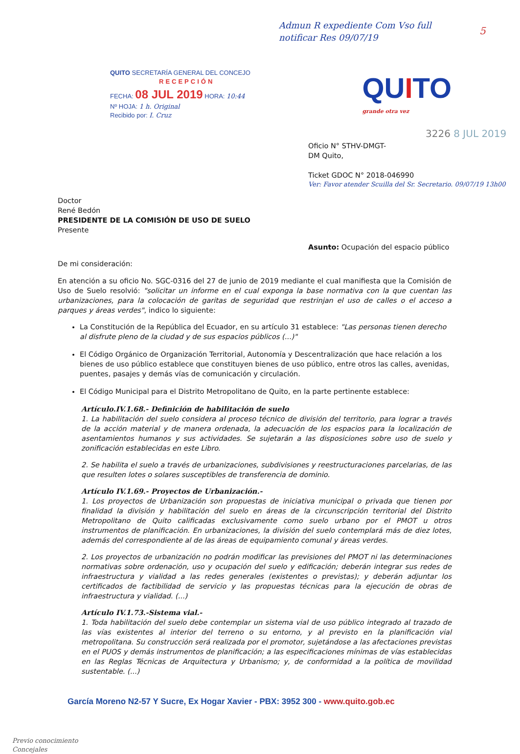Admun R expediente Com Vso full notificar Res 09/07/19
5
QUITO SECRETARÍA GENERAL DEL CONCEJO
RECEPCIÓN
FECHA: 08 JUL 2019 HORA: 10:44
Nº HOJA: 1 h. Original
Recibido por: I. Cruz
QUITO
grande otra vez
3226 8 JUL 2019
Oficio N° STHV-DMGT-
DM Quito,
Ticket GDOC N° 2018-046990
Ver: Favor atender Scuilla del Sr. Secretario. 09/07/19 13h00
Doctor
René Bedón
PRESIDENTE DE LA COMISIÓN DE USO DE SUELO
Presente
Asunto: Ocupación del espacio público
De mi consideración:
En atención a su oficio No. SGC-0316 del 27 de junio de 2019 mediante el cual manifiesta que la Comisión de Uso de Suelo resolvió: "solicitar un informe en el cual exponga la base normativa con la que cuentan las urbanizaciones, para la colocación de garitas de seguridad que restrinjan el uso de calles o el acceso a parques y áreas verdes", indico lo siguiente:
La Constitución de la República del Ecuador, en su artículo 31 establece: "Las personas tienen derecho al disfrute pleno de la ciudad y de sus espacios públicos (...)"
El Código Orgánico de Organización Territorial, Autonomía y Descentralización que hace relación a los bienes de uso público establece que constituyen bienes de uso público, entre otros las calles, avenidas, puentes, pasajes y demás vías de comunicación y circulación.
El Código Municipal para el Distrito Metropolitano de Quito, en la parte pertinente establece:
Artículo.IV.1.68.- Definición de habilitación de suelo
1. La habilitación del suelo considera al proceso técnico de división del territorio, para lograr a través de la acción material y de manera ordenada, la adecuación de los espacios para la localización de asentamientos humanos y sus actividades. Se sujetarán a las disposiciones sobre uso de suelo y zonificación establecidas en este Libro.
2. Se habilita el suelo a través de urbanizaciones, subdivisiones y reestructuraciones parcelarias, de las que resulten lotes o solares susceptibles de transferencia de dominio.
Artículo IV.1.69.- Proyectos de Urbanización.-
1. Los proyectos de Urbanización son propuestas de iniciativa municipal o privada que tienen por finalidad la división y habilitación del suelo en áreas de la circunscripción territorial del Distrito Metropolitano de Quito calificadas exclusivamente como suelo urbano por el PMOT u otros instrumentos de planificación. En urbanizaciones, la división del suelo contemplará más de diez lotes, además del correspondiente al de las áreas de equipamiento comunal y áreas verdes.
2. Los proyectos de urbanización no podrán modificar las previsiones del PMOT ni las determinaciones normativas sobre ordenación, uso y ocupación del suelo y edificación; deberán integrar sus redes de infraestructura y vialidad a las redes generales (existentes o previstas); y deberán adjuntar los certificados de factibilidad de servicio y las propuestas técnicas para la ejecución de obras de infraestructura y vialidad. (...)
Artículo IV.1.73.-Sistema vial.-
1. Toda habilitación del suelo debe contemplar un sistema vial de uso público integrado al trazado de las vías existentes al interior del terreno o su entorno, y al previsto en la planificación vial metropolitana. Su construcción será realizada por el promotor, sujetándose a las afectaciones previstas en el PUOS y demás instrumentos de planificación; a las especificaciones mínimas de vías establecidas en las Reglas Técnicas de Arquitectura y Urbanismo; y, de conformidad a la política de movilidad sustentable. (...)
García Moreno N2-57 Y Sucre, Ex Hogar Xavier - PBX: 3952 300 - www.quito.gob.ec
Previo conocimiento
Concejales